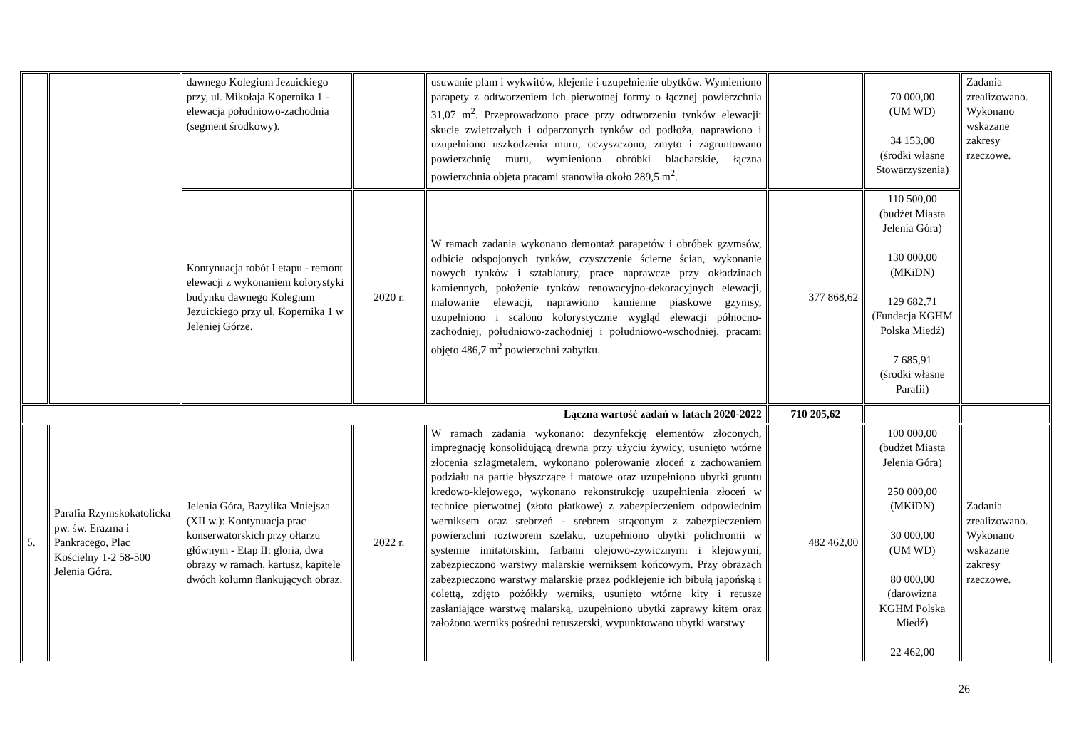| | | dawnego Kolegium Jezuickiego przy, ul. Mikołaja Kopernika 1 - elewacja południowo-zachodnia (segment środkowy). | | usuwanie plam i wykwitów, klejenie i uzupełnienie ubytków. Wymieniono parapety z odtworzeniem ich pierwotnej formy o łącznej powierzchnia 31,07 m<sup>2</sup>. Przeprowadzono prace przy odtworzeniu tynków elewacji: skucie zwietrzałych i odparzonych tynków od podłoża, naprawiono i uzupełniono uszkodzenia muru, oczyszczono, zmyto i zagruntowano powierzchnię muru, wymieniono obróbki blacharskie, łączna powierzchnia objęta pracami stanowiła około 289,5 m<sup>2</sup>. | | 70 000,00 (UM WD) 34 153,00 (środki własne Stowarzyszenia) | Zadania zrealizowano. Wykonano wskazane zakresy rzeczowe. |
| | | Kontynuacja robót I etapu - remont elewacji z wykonaniem kolorystyki budynku dawnego Kolegium Jezuickiego przy ul. Kopernika 1 w Jeleniej Górze. | 2020 r. | W ramach zadania wykonano demontaż parapetów i obróbek gzymsów, odbicie odspojonych tynków, czyszczenie ścierne ścian, wykonanie nowych tynków i sztablatury, prace naprawcze przy okładzinach kamiennych, położenie tynków renowacyjno-dekoracyjnych elewacji, malowanie elewacji, naprawiono kamienne piaskowe gzymsy, uzupełniono i scalono kolorystycznie wygląd elewacji północno-zachodniej, południowo-zachodniej i południowo-wschodniej, pracami objęto 486,7 m<sup>2</sup> powierzchni zabytku. | 377 868,62 | 110 500,00 (budżet Miasta Jelenia Góra) 130 000,00 (MKiDN) 129 682,71 (Fundacja KGHM Polska Miedź) 7 685,91 (środki własne Parafii) | |
| Łączna wartość zadań w latach 2020-2022 | | | | | 710 205,62 | | |
| 5. | Parafia Rzymskokatolicka pw. św. Erazma i Pankracego, Plac Kościelny 1-2 58-500 Jelenia Góra. | Jelenia Góra, Bazylika Mniejsza (XII w.): Kontynuacja prac konserwatorskich przy ołtarzu głównym - Etap II: gloria, dwa obrazy w ramach, kartusz, kapitele dwóch kolumn flankujących obraz. | 2022 r. | W ramach zadania wykonano: dezynfekcję elementów złoconych, impregnację konsolidującą drewna przy użyciu żywicy, usunięto wtórne złocenia szlagmetalem, wykonano polerowanie złoceń z zachowaniem podziału na partie błyszczące i matowe oraz uzupełniono ubytki gruntu kredowo-klejowego, wykonano rekonstrukcję uzupełnienia złoceń w technice pierwotnej (złoto płatkowe) z zabezpieczeniem odpowiednim werniksem oraz srebrzeń - srebrem strąconym z zabezpieczeniem powierzchni roztworem szelaku, uzupełniono ubytki polichromii w systemie imitatorskim, farbami olejowo-żywicznymi i klejowymi, zabezpieczono warstwy malarskie werniksem końcowym. Przy obrazach zabezpieczono warstwy malarskie przez podklejenie ich bibułą japońską i colettą, zdjęto pożółkły werniks, usunięto wtórne kity i retusze zasłaniające warstwę malarską, uzupełniono ubytki zaprawy kitem oraz założono werniks pośredni retuszerski, wypunktowano ubytki warstwy | 482 462,00 | 100 000,00 (budżet Miasta Jelenia Góra) 250 000,00 (MKiDN) 30 000,00 (UM WD) 80 000,00 (darowizna KGHM Polska Miedź) 22 462,00 | Zadania zrealizowano. Wykonano wskazane zakresy rzeczowe. |
26